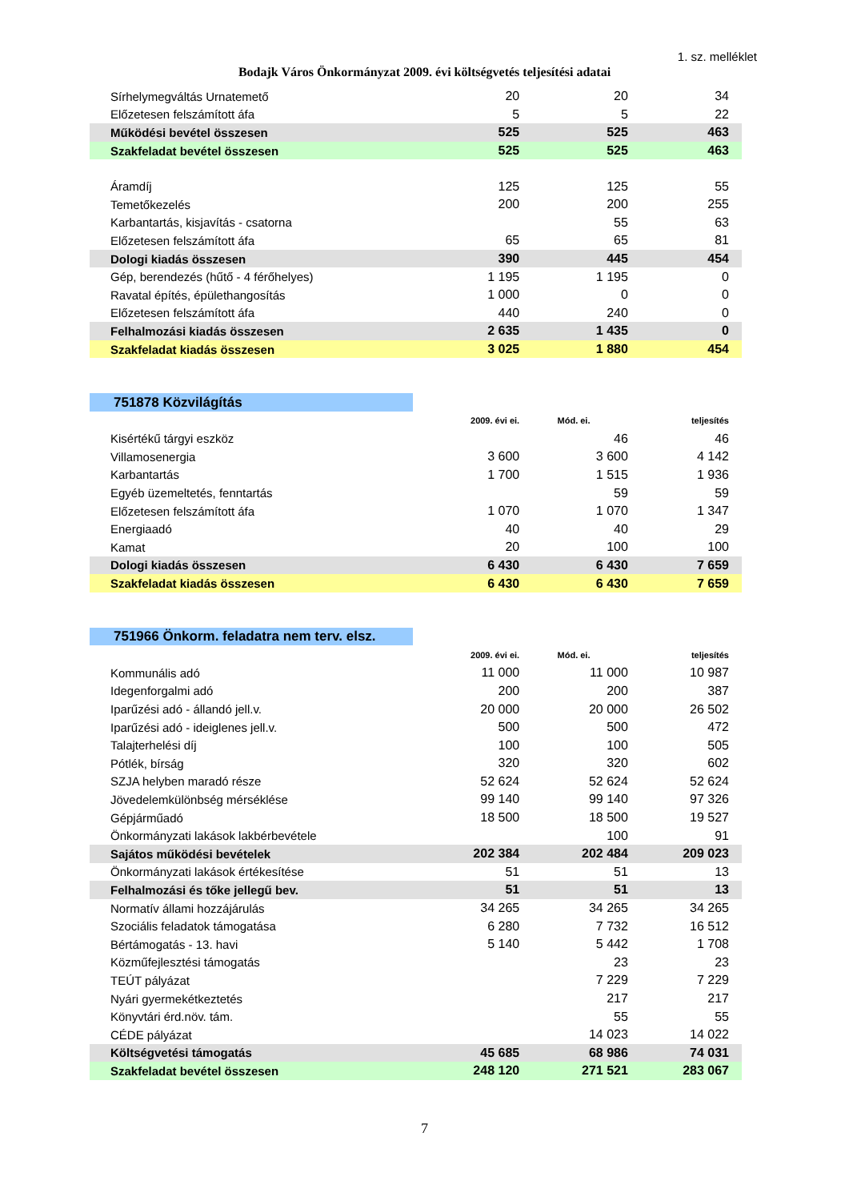1. sz. melléklet
Bodajk Város Önkormányzat 2009. évi költségvetés teljesítési adatai
| Sírhelymegváltás Urnatemető | 20 | 20 | 34 |
| Előzetesen felszámított áfa | 5 | 5 | 22 |
| Működési bevétel összesen | 525 | 525 | 463 |
| Szakfeladat bevétel összesen | 525 | 525 | 463 |
| Áramdíj | 125 | 125 | 55 |
| Temetőkezelés | 200 | 200 | 255 |
| Karbantartás, kisjavítás - csatorna | | 55 | 63 |
| Előzetesen felszámított áfa | 65 | 65 | 81 |
| Dologi kiadás összesen | 390 | 445 | 454 |
| Gép, berendezés (hűtő - 4 férőhelyes) | 1 195 | 1 195 | 0 |
| Ravatal építés, épülethangosítás | 1 000 | 0 | 0 |
| Előzetesen felszámított áfa | 440 | 240 | 0 |
| Felhalmozási kiadás összesen | 2 635 | 1 435 | 0 |
| Szakfeladat kiadás összesen | 3 025 | 1 880 | 454 |
| 751878 Közvilágítás | | | |
| | 2009. évi ei. | Mód. ei. | teljesítés |
| Kisértékű tárgyi eszköz | | 46 | 46 |
| Villamosenergia | 3 600 | 3 600 | 4 142 |
| Karbantartás | 1 700 | 1 515 | 1 936 |
| Egyéb üzemeltetés, fenntartás | | 59 | 59 |
| Előzetesen felszámított áfa | 1 070 | 1 070 | 1 347 |
| Energiaadó | 40 | 40 | 29 |
| Kamat | 20 | 100 | 100 |
| Dologi kiadás összesen | 6 430 | 6 430 | 7 659 |
| Szakfeladat kiadás összesen | 6 430 | 6 430 | 7 659 |
| 751966 Önkorm. feladatra nem terv. elsz. | | | |
| | 2009. évi ei. | Mód. ei. | teljesítés |
| Kommunális adó | 11 000 | 11 000 | 10 987 |
| Idegenforgalmi adó | 200 | 200 | 387 |
| Iparűzési adó - állandó jell.v. | 20 000 | 20 000 | 26 502 |
| Iparűzési adó - ideiglenes jell.v. | 500 | 500 | 472 |
| Talajterhelési díj | 100 | 100 | 505 |
| Pótlék, bírság | 320 | 320 | 602 |
| SZJA helyben maradó része | 52 624 | 52 624 | 52 624 |
| Jövedelemkülönbség mérséklése | 99 140 | 99 140 | 97 326 |
| Gépjárműadó | 18 500 | 18 500 | 19 527 |
| Önkormányzati lakások lakbérbevétele | | 100 | 91 |
| Sajátos működési bevételek | 202 384 | 202 484 | 209 023 |
| Önkormányzati lakások értékesítése | 51 | 51 | 13 |
| Felhalmozási és tőke jellegű bev. | 51 | 51 | 13 |
| Normatív állami hozzájárulás | 34 265 | 34 265 | 34 265 |
| Szociális feladatok támogatása | 6 280 | 7 732 | 16 512 |
| Bértámogatás - 13. havi | 5 140 | 5 442 | 1 708 |
| Közműfejlesztési támogatás | | 23 | 23 |
| TEÚT pályázat | | 7 229 | 7 229 |
| Nyári gyermekétkeztetés | | 217 | 217 |
| Könyvtári érd.növ. tám. | | 55 | 55 |
| CÉDE pályázat | | 14 023 | 14 022 |
| Költségvetési támogatás | 45 685 | 68 986 | 74 031 |
| Szakfeladat bevétel összesen | 248 120 | 271 521 | 283 067 |
7